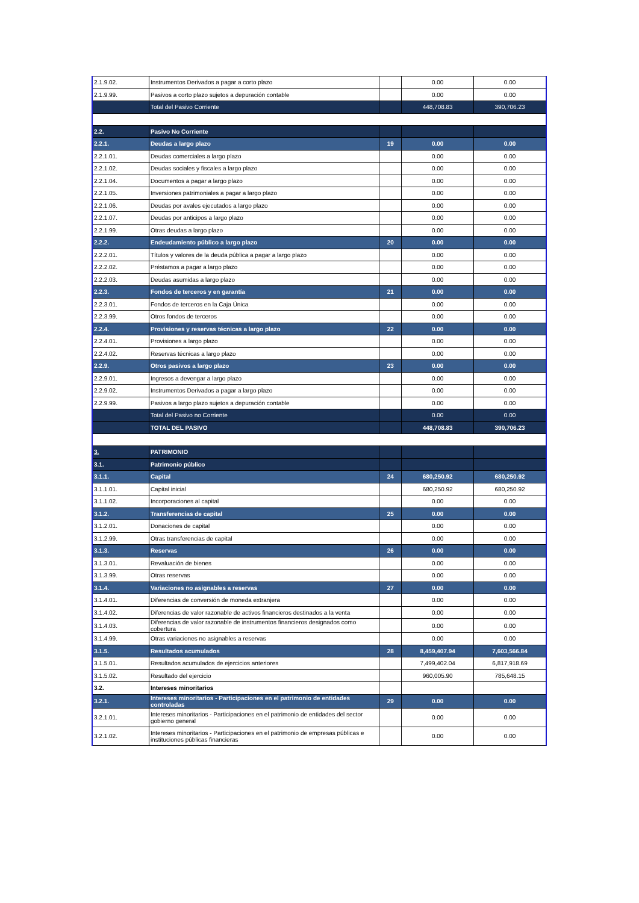| 2.1.9.02. | Instrumentos Derivados a pagar a corto plazo | | 0.00 | 0.00 |
| 2.1.9.99. | Pasivos a corto plazo sujetos a depuración contable | | 0.00 | 0.00 |
| | Total del Pasivo Corriente | | 448,708.83 | 390,706.23 |
| 2.2. | Pasivo No Corriente | | | |
| 2.2.1. | Deudas a largo plazo | 19 | 0.00 | 0.00 |
| 2.2.1.01. | Deudas comerciales a largo plazo | | 0.00 | 0.00 |
| 2.2.1.02. | Deudas sociales y fiscales a largo plazo | | 0.00 | 0.00 |
| 2.2.1.04. | Documentos a pagar a largo plazo | | 0.00 | 0.00 |
| 2.2.1.05. | Inversiones patrimoniales a pagar a largo plazo | | 0.00 | 0.00 |
| 2.2.1.06. | Deudas por avales ejecutados a largo plazo | | 0.00 | 0.00 |
| 2.2.1.07. | Deudas por anticipos a largo plazo | | 0.00 | 0.00 |
| 2.2.1.99. | Otras deudas a largo plazo | | 0.00 | 0.00 |
| 2.2.2. | Endeudamiento público a largo plazo | 20 | 0.00 | 0.00 |
| 2.2.2.01. | Títulos y valores de la deuda pública a pagar a largo plazo | | 0.00 | 0.00 |
| 2.2.2.02. | Préstamos a pagar a largo plazo | | 0.00 | 0.00 |
| 2.2.2.03. | Deudas asumidas a largo plazo | | 0.00 | 0.00 |
| 2.2.3. | Fondos de terceros y en garantía | 21 | 0.00 | 0.00 |
| 2.2.3.01. | Fondos de terceros en la Caja Única | | 0.00 | 0.00 |
| 2.2.3.99. | Otros fondos de terceros | | 0.00 | 0.00 |
| 2.2.4. | Provisiones y reservas técnicas a largo plazo | 22 | 0.00 | 0.00 |
| 2.2.4.01. | Provisiones a largo plazo | | 0.00 | 0.00 |
| 2.2.4.02. | Reservas técnicas a largo plazo | | 0.00 | 0.00 |
| 2.2.9. | Otros pasivos a largo plazo | 23 | 0.00 | 0.00 |
| 2.2.9.01. | Ingresos a devengar a largo plazo | | 0.00 | 0.00 |
| 2.2.9.02. | Instrumentos Derivados a pagar a largo plazo | | 0.00 | 0.00 |
| 2.2.9.99. | Pasivos a largo plazo sujetos a depuración contable | | 0.00 | 0.00 |
| | Total del Pasivo no Corriente | | 0.00 | 0.00 |
| | TOTAL DEL PASIVO | | 448,708.83 | 390,706.23 |
| 3. | PATRIMONIO | | | |
| 3.1. | Patrimonio público | | | |
| 3.1.1. | Capital | 24 | 680,250.92 | 680,250.92 |
| 3.1.1.01. | Capital inicial | | 680,250.92 | 680,250.92 |
| 3.1.1.02. | Incorporaciones al capital | | 0.00 | 0.00 |
| 3.1.2. | Transferencias de capital | 25 | 0.00 | 0.00 |
| 3.1.2.01. | Donaciones de capital | | 0.00 | 0.00 |
| 3.1.2.99. | Otras transferencias de capital | | 0.00 | 0.00 |
| 3.1.3. | Reservas | 26 | 0.00 | 0.00 |
| 3.1.3.01. | Revaluación de bienes | | 0.00 | 0.00 |
| 3.1.3.99. | Otras reservas | | 0.00 | 0.00 |
| 3.1.4. | Variaciones no asignables a reservas | 27 | 0.00 | 0.00 |
| 3.1.4.01. | Diferencias de conversión de moneda extranjera | | 0.00 | 0.00 |
| 3.1.4.02. | Diferencias de valor razonable de activos financieros destinados a la venta | | 0.00 | 0.00 |
| 3.1.4.03. | Diferencias de valor razonable de instrumentos financieros designados como cobertura | | 0.00 | 0.00 |
| 3.1.4.99. | Otras variaciones no asignables a reservas | | 0.00 | 0.00 |
| 3.1.5. | Resultados acumulados | 28 | 8,459,407.94 | 7,603,566.84 |
| 3.1.5.01. | Resultados acumulados de ejercicios anteriores | | 7,499,402.04 | 6,817,918.69 |
| 3.1.5.02. | Resultado del ejercicio | | 960,005.90 | 785,648.15 |
| 3.2. | Intereses minoritarios | | | |
| 3.2.1. | Intereses minoritarios - Participaciones en el patrimonio de entidades controladas | 29 | 0.00 | 0.00 |
| 3.2.1.01. | Intereses minoritarios - Participaciones en el patrimonio de entidades del sector gobierno general | | 0.00 | 0.00 |
| 3.2.1.02. | Intereses minoritarios - Participaciones en el patrimonio de empresas públicas e instituciones públicas financieras | | 0.00 | 0.00 |